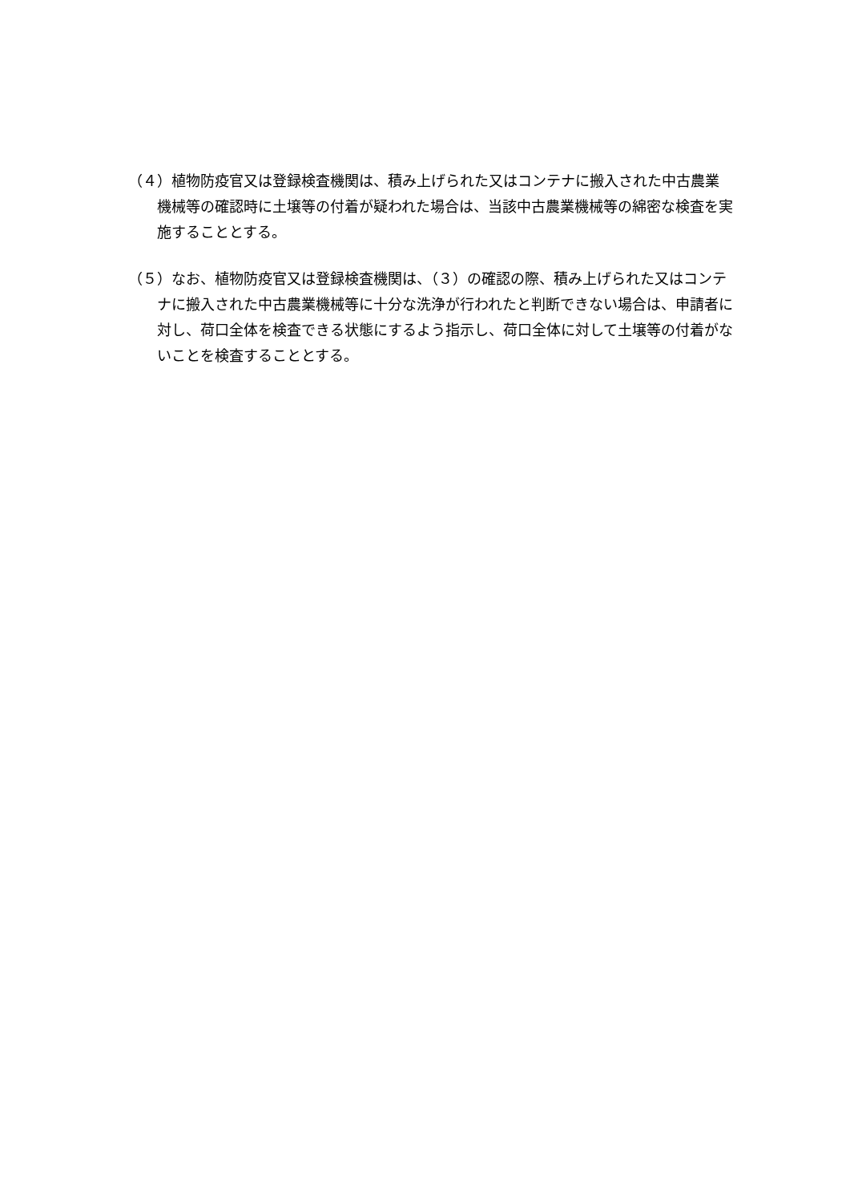（４）植物防疫官又は登録検査機関は、積み上げられた又はコンテナに搬入された中古農業機械等の確認時に土壌等の付着が疑われた場合は、当該中古農業機械等の綿密な検査を実施することとする。
（５）なお、植物防疫官又は登録検査機関は、（３）の確認の際、積み上げられた又はコンテナに搬入された中古農業機械等に十分な洗浄が行われたと判断できない場合は、申請者に対し、荷口全体を検査できる状態にするよう指示し、荷口全体に対して土壌等の付着がないことを検査することとする。